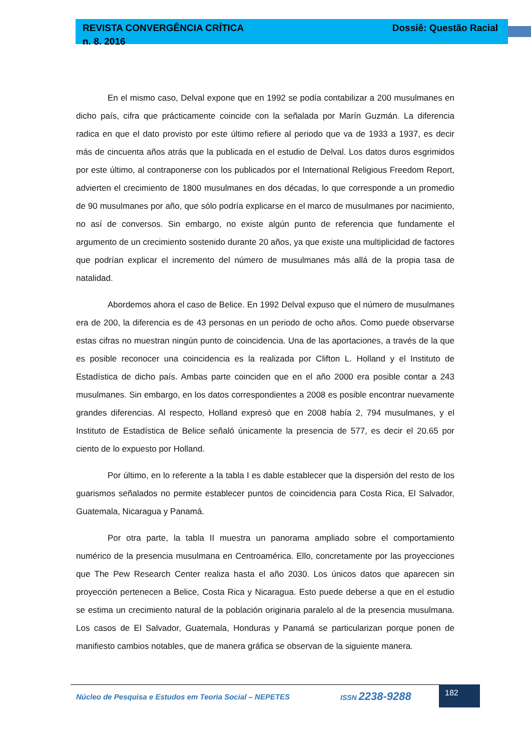REVISTA CONVERGÊNCIA CRÍTICA
n. 8. 2016
Dossiê: Questão Racial
En el mismo caso, Delval expone que en 1992 se podía contabilizar a 200 musulmanes en dicho país, cifra que prácticamente coincide con la señalada por Marín Guzmán. La diferencia radica en que el dato provisto por este último refiere al periodo que va de 1933 a 1937, es decir más de cincuenta años atrás que la publicada en el estudio de Delval. Los datos duros esgrimidos por este último, al contraponerse con los publicados por el International Religious Freedom Report, advierten el crecimiento de 1800 musulmanes en dos décadas, lo que corresponde a un promedio de 90 musulmanes por año, que sólo podría explicarse en el marco de musulmanes por nacimiento, no así de conversos. Sin embargo, no existe algún punto de referencia que fundamente el argumento de un crecimiento sostenido durante 20 años, ya que existe una multiplicidad de factores que podrían explicar el incremento del número de musulmanes más allá de la propia tasa de natalidad.
Abordemos ahora el caso de Belice. En 1992 Delval expuso que el número de musulmanes era de 200, la diferencia es de 43 personas en un periodo de ocho años. Como puede observarse estas cifras no muestran ningún punto de coincidencia. Una de las aportaciones, a través de la que es posible reconocer una coincidencia es la realizada por Clifton L. Holland y el Instituto de Estadística de dicho país. Ambas parte coinciden que en el año 2000 era posible contar a 243 musulmanes. Sin embargo, en los datos correspondientes a 2008 es posible encontrar nuevamente grandes diferencias. Al respecto, Holland expresó que en 2008 había 2, 794 musulmanes, y el Instituto de Estadística de Belice señaló únicamente la presencia de 577, es decir el 20.65 por ciento de lo expuesto por Holland.
Por último, en lo referente a la tabla I es dable establecer que la dispersión del resto de los guarismos señalados no permite establecer puntos de coincidencia para Costa Rica, El Salvador, Guatemala, Nicaragua y Panamá.
Por otra parte, la tabla II muestra un panorama ampliado sobre el comportamiento numérico de la presencia musulmana en Centroamérica. Ello, concretamente por las proyecciones que The Pew Research Center realiza hasta el año 2030. Los únicos datos que aparecen sin proyección pertenecen a Belice, Costa Rica y Nicaragua. Esto puede deberse a que en el estudio se estima un crecimiento natural de la población originaria paralelo al de la presencia musulmana. Los casos de El Salvador, Guatemala, Honduras y Panamá se particularizan porque ponen de manifiesto cambios notables, que de manera gráfica se observan de la siguiente manera.
Núcleo de Pesquisa e Estudos em Teoria Social – NEPETES
ISSN 2238-9288
182